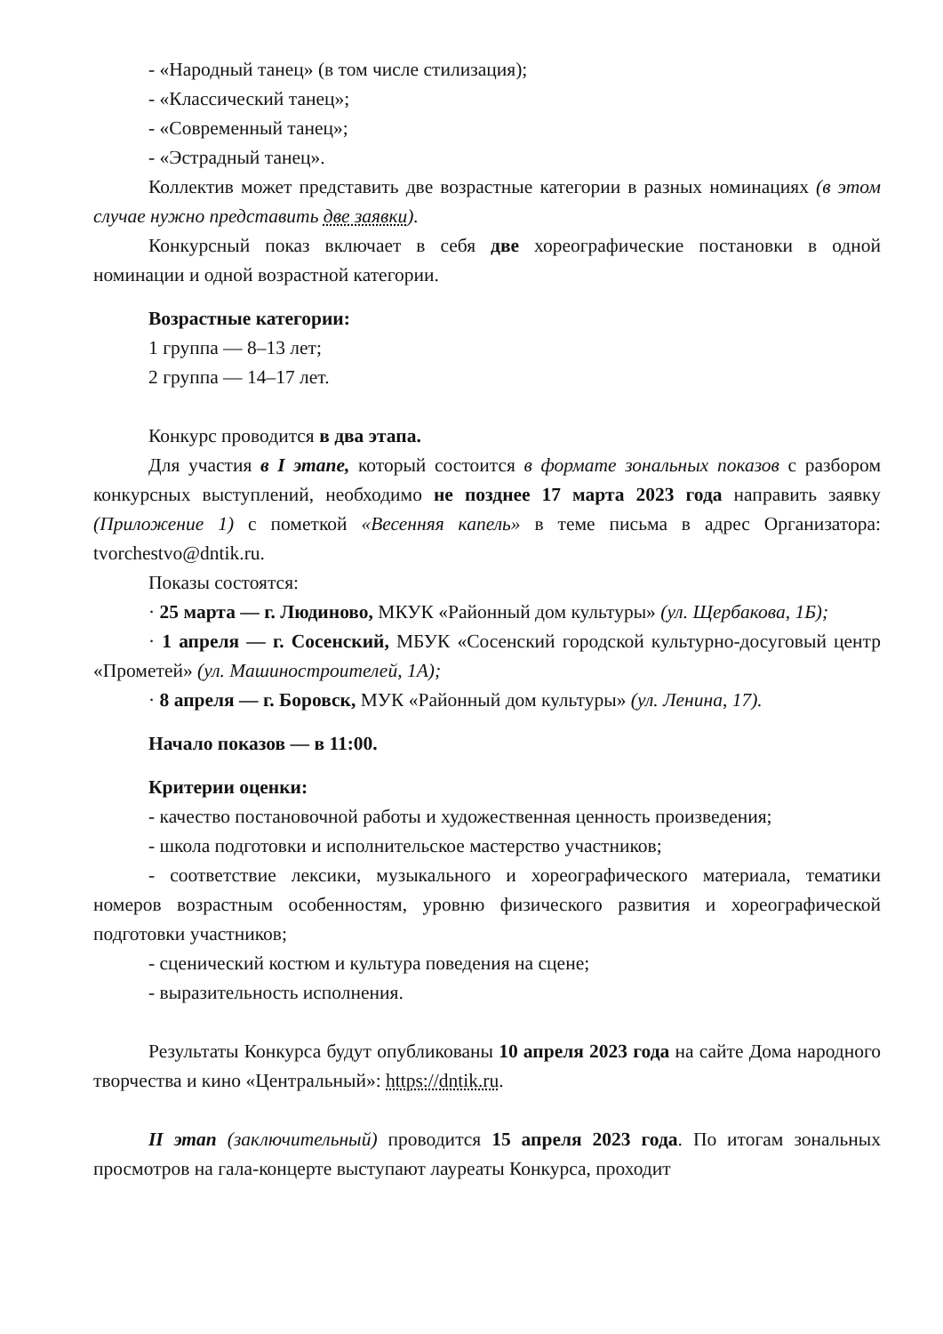- «Народный танец» (в том числе стилизация);
- «Классический танец»;
- «Современный танец»;
- «Эстрадный танец».
Коллектив может представить две возрастные категории в разных номинациях (в этом случае нужно представить две заявки).
Конкурсный показ включает в себя две хореографические постановки в одной номинации и одной возрастной категории.
Возрастные категории:
1 группа — 8–13 лет;
2 группа — 14–17 лет.
Конкурс проводится в два этапа.
Для участия в I этапе, который состоится в формате зональных показов с разбором конкурсных выступлений, необходимо не позднее 17 марта 2023 года направить заявку (Приложение 1) с пометкой «Весенняя капель» в теме письма в адрес Организатора: tvorchestvo@dntik.ru.
Показы состоятся:
· 25 марта — г. Людиново, МКУК «Районный дом культуры» (ул. Щербакова, 1Б);
· 1 апреля — г. Сосенский, МБУК «Сосенский городской культурно-досуговый центр «Прометей» (ул. Машиностроителей, 1А);
· 8 апреля — г. Боровск, МУК «Районный дом культуры» (ул. Ленина, 17).
Начало показов — в 11:00.
Критерии оценки:
- качество постановочной работы и художественная ценность произведения;
- школа подготовки и исполнительское мастерство участников;
- соответствие лексики, музыкального и хореографического материала, тематики номеров возрастным особенностям, уровню физического развития и хореографической подготовки участников;
- сценический костюм и культура поведения на сцене;
- выразительность исполнения.
Результаты Конкурса будут опубликованы 10 апреля 2023 года на сайте Дома народного творчества и кино «Центральный»: https://dntik.ru.
II этап (заключительный) проводится 15 апреля 2023 года. По итогам зональных просмотров на гала-концерте выступают лауреаты Конкурса, проходит